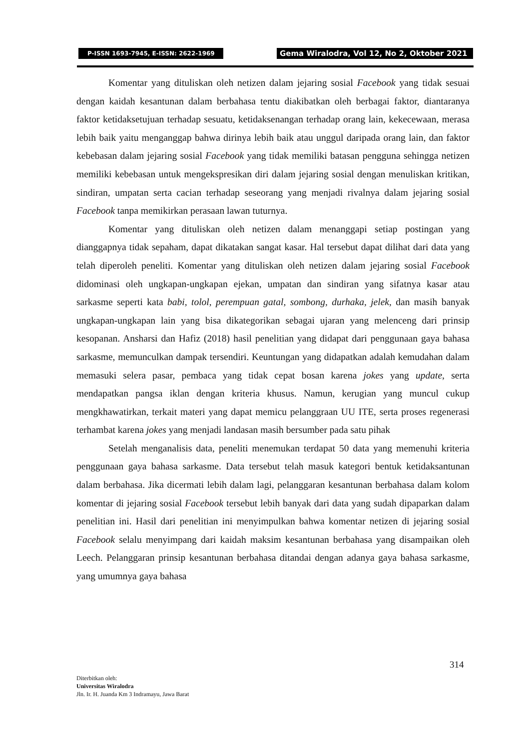P-ISSN 1693-7945, E-ISSN: 2622-1969 Gema Wiralodra, Vol 12, No 2, Oktober 2021
Komentar yang dituliskan oleh netizen dalam jejaring sosial Facebook yang tidak sesuai dengan kaidah kesantunan dalam berbahasa tentu diakibatkan oleh berbagai faktor, diantaranya faktor ketidaksetujuan terhadap sesuatu, ketidaksenangan terhadap orang lain, kekecewaan, merasa lebih baik yaitu menganggap bahwa dirinya lebih baik atau unggul daripada orang lain, dan faktor kebebasan dalam jejaring sosial Facebook yang tidak memiliki batasan pengguna sehingga netizen memiliki kebebasan untuk mengekspresikan diri dalam jejaring sosial dengan menuliskan kritikan, sindiran, umpatan serta cacian terhadap seseorang yang menjadi rivalnya dalam jejaring sosial Facebook tanpa memikirkan perasaan lawan tuturnya.
Komentar yang dituliskan oleh netizen dalam menanggapi setiap postingan yang dianggapnya tidak sepaham, dapat dikatakan sangat kasar. Hal tersebut dapat dilihat dari data yang telah diperoleh peneliti. Komentar yang dituliskan oleh netizen dalam jejaring sosial Facebook didominasi oleh ungkapan-ungkapan ejekan, umpatan dan sindiran yang sifatnya kasar atau sarkasme seperti kata babi, tolol, perempuan gatal, sombong, durhaka, jelek, dan masih banyak ungkapan-ungkapan lain yang bisa dikategorikan sebagai ujaran yang melenceng dari prinsip kesopanan. Ansharsi dan Hafiz (2018) hasil penelitian yang didapat dari penggunaan gaya bahasa sarkasme, memunculkan dampak tersendiri. Keuntungan yang didapatkan adalah kemudahan dalam memasuki selera pasar, pembaca yang tidak cepat bosan karena jokes yang update, serta mendapatkan pangsa iklan dengan kriteria khusus. Namun, kerugian yang muncul cukup mengkhawatirkan, terkait materi yang dapat memicu pelanggraan UU ITE, serta proses regenerasi terhambat karena jokes yang menjadi landasan masih bersumber pada satu pihak
Setelah menganalisis data, peneliti menemukan terdapat 50 data yang memenuhi kriteria penggunaan gaya bahasa sarkasme. Data tersebut telah masuk kategori bentuk ketidaksantunan dalam berbahasa. Jika dicermati lebih dalam lagi, pelanggaran kesantunan berbahasa dalam kolom komentar di jejaring sosial Facebook tersebut lebih banyak dari data yang sudah dipaparkan dalam penelitian ini. Hasil dari penelitian ini menyimpulkan bahwa komentar netizen di jejaring sosial Facebook selalu menyimpang dari kaidah maksim kesantunan berbahasa yang disampaikan oleh Leech. Pelanggaran prinsip kesantunan berbahasa ditandai dengan adanya gaya bahasa sarkasme, yang umumnya gaya bahasa
314
Diterbitkan oleh:
Universitas Wiralodra
Jln. Ir. H. Juanda Km 3 Indramayu, Jawa Barat